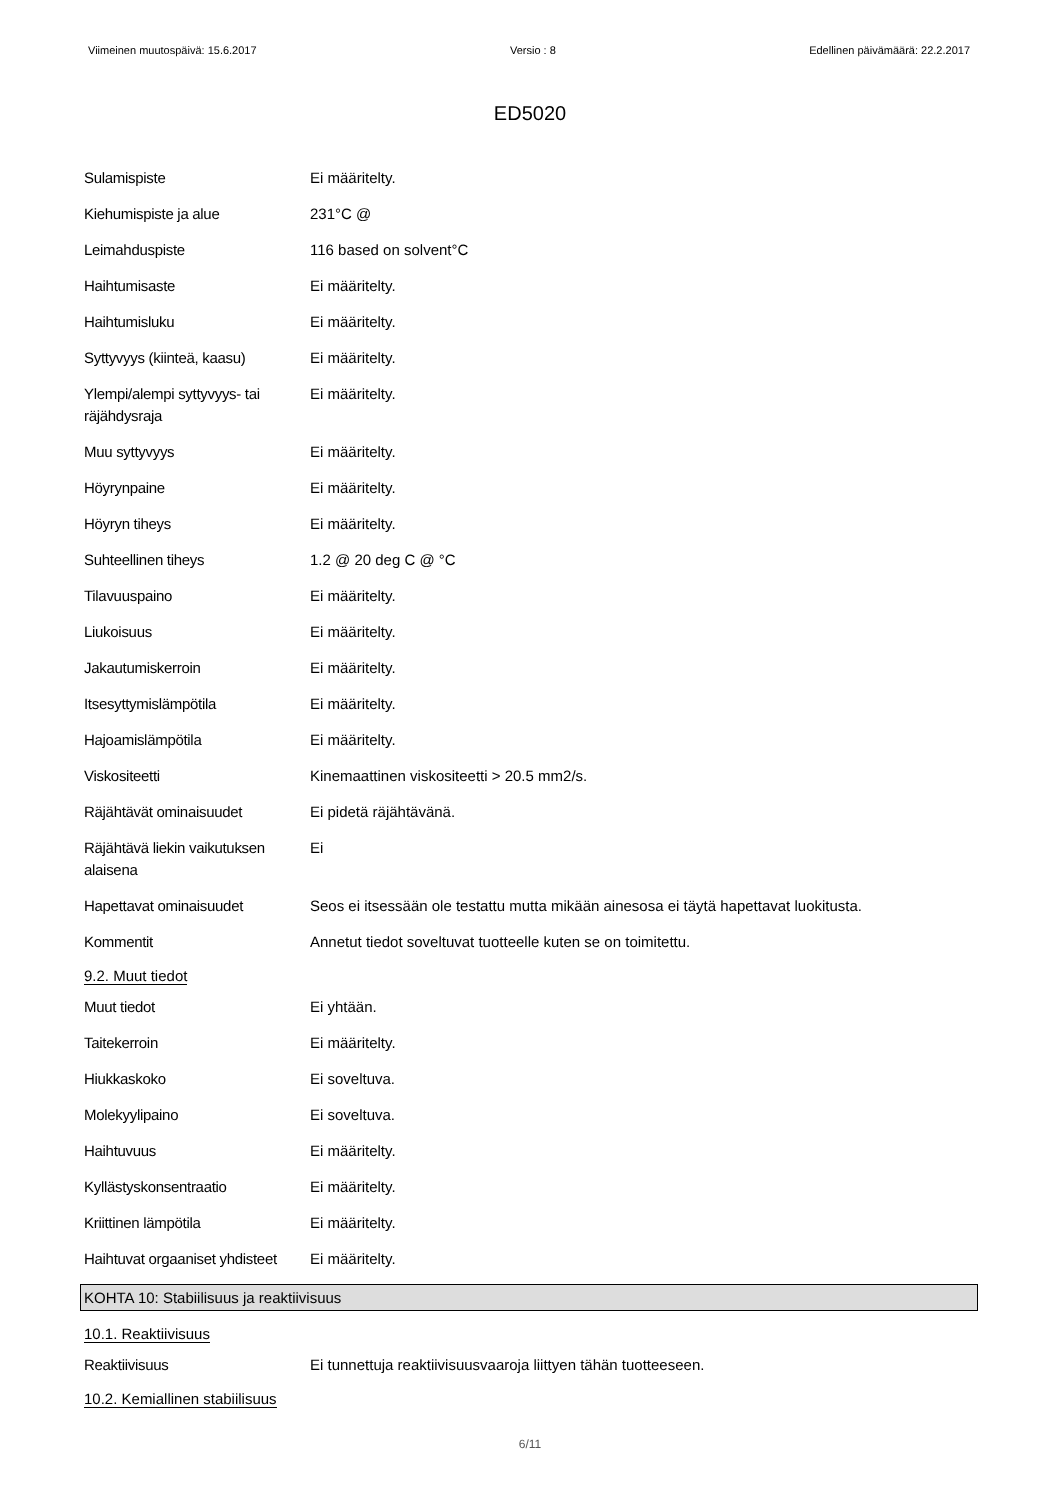Viimeinen muutospäivä: 15.6.2017 Versio : 8 Edellinen päivämäärä: 22.2.2017
ED5020
Sulamispiste Ei määritelty.
Kiehumispiste ja alue 231°C @
Leimahduspiste 116 based on solvent°C
Haihtumisaste Ei määritelty.
Haihtumisluku Ei määritelty.
Syttyvyys (kiinteä, kaasu)
Ei määritelty.
Ylempi/alempi syttyvyys- tai räjähdysraja
Ei määritelty.
Muu syttyvyys Ei määritelty.
Höyrynpaine Ei määritelty.
Höyryn tiheys Ei määritelty.
Suhteellinen tiheys 1.2 @ 20 deg C @ °C
Tilavuuspaino Ei määritelty.
Liukoisuus Ei määritelty.
Jakautumiskerroin Ei määritelty.
Itsesyttymislämpötila Ei määritelty.
Hajoamislämpötila Ei määritelty.
Viskositeetti Kinemaattinen viskositeetti > 20.5 mm2/s.
Räjähtävät ominaisuudet Ei pidetä räjähtävänä.
Räjähtävä liekin vaikutuksen alaisena
Ei
Hapettavat ominaisuudet Seos ei itsessään ole testattu mutta mikään ainesosa ei täytä hapettavat luokitusta.
Kommentit Annetut tiedot soveltuvat tuotteelle kuten se on toimitettu.
9.2. Muut tiedot
Muut tiedot Ei yhtään.
Taitekerroin Ei määritelty.
Hiukkaskoko Ei soveltuva.
Molekyylipaino Ei soveltuva.
Haihtuvuus Ei määritelty.
Kyllästyskonsentraatio Ei määritelty.
Kriittinen lämpötila Ei määritelty.
Haihtuvat orgaaniset yhdisteet
Ei määritelty.
KOHTA 10: Stabiilisuus ja reaktiivisuus
10.1. Reaktiivisuus
Reaktiivisuus Ei tunnettuja reaktiivisuusvaaroja liittyen tähän tuotteeseen.
10.2. Kemiallinen stabiilisuus
6/11